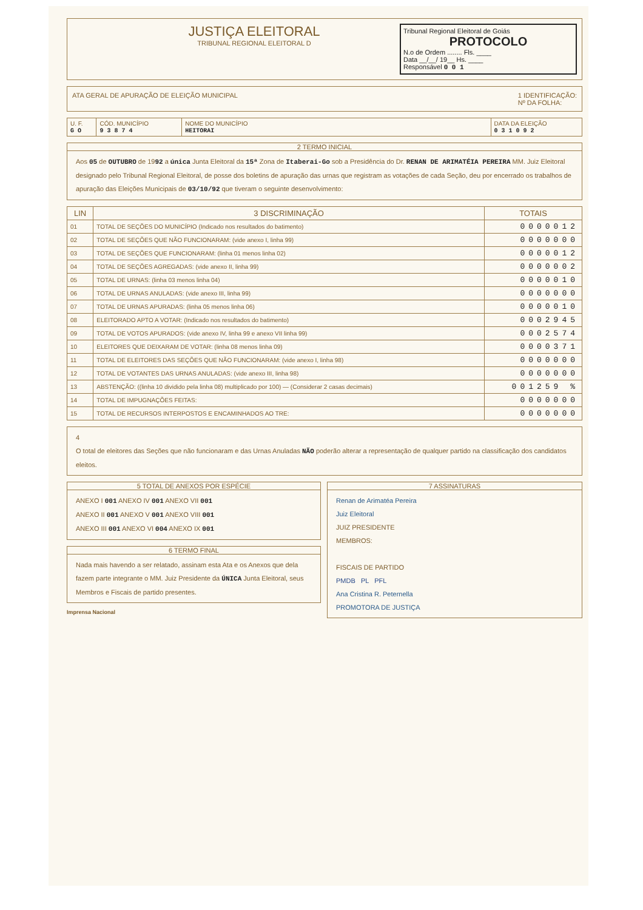JUSTIÇA ELEITORAL
TRIBUNAL REGIONAL ELEITORAL D
Tribunal Regional Eleitoral de Goiás
PROTOCOLO
N.o de Ordem ........ Fls. ____
Data __/__/ 19__ Hs. ____
Responsável 0 0 1
ATA GERAL DE APURAÇÃO DE ELEIÇÃO MUNICIPAL
1 IDENTIFICAÇÃO:
Nº DA FOLHA:
| U. F. G O | CÓD. MUNICÍPIO 9 3 8 7 4 | NOME DO MUNICÍPIO HEITORAI | DATA DA ELEIÇÃO 0 3 1 0 9 2 |
2 TERMO INICIAL
Aos 05 de OUTUBRO de 1992 a única Junta Eleitoral da 15ª Zona de Itaberai-Go sob a Presidência do Dr. RENAN DE ARIMATÉIA PEREIRA MM. Juiz Eleitoral designado pelo Tribunal Regional Eleitoral, de posse dos boletins de apuração das urnas que registram as votações de cada Seção, deu por encerrado os trabalhos de apuração das Eleições Municipais de 03/10/92 que tiveram o seguinte desenvolvimento:
| LIN | 3 DISCRIMINAÇÃO | TOTAIS |
| --- | --- | --- |
| 01 | TOTAL DE SEÇÕES DO MUNICÍPIO (Indicado nos resultados do batimento) | 0000012 |
| 02 | TOTAL DE SEÇÕES QUE NÃO FUNCIONARAM: (vide anexo I, linha 99) | 0000000 |
| 03 | TOTAL DE SEÇÕES QUE FUNCIONARAM: (linha 01 menos linha 02) | 0000012 |
| 04 | TOTAL DE SEÇÕES AGREGADAS: (vide anexo II, linha 99) | 0000002 |
| 05 | TOTAL DE URNAS: (linha 03 menos linha 04) | 0000010 |
| 06 | TOTAL DE URNAS ANULADAS: (vide anexo III, linha 99) | 0000000 |
| 07 | TOTAL DE URNAS APURADAS: (linha 05 menos linha 06) | 0000010 |
| 08 | ELEITORADO APTO A VOTAR: (Indicado nos resultados do batimento) | 0002945 |
| 09 | TOTAL DE VOTOS APURADOS: (vide anexo IV, linha 99 e anexo VII linha 99) | 0002574 |
| 10 | ELEITORES QUE DEIXARAM DE VOTAR: (linha 08 menos linha 09) | 0000371 |
| 11 | TOTAL DE ELEITORES DAS SEÇÕES QUE NÃO FUNCIONARAM: (vide anexo I, linha 98) | 0000000 |
| 12 | TOTAL DE VOTANTES DAS URNAS ANULADAS: (vide anexo III, linha 98) | 0000000 |
| 13 | ABSTENÇÃO: ((linha 10 dividido pela linha 08) multiplicado por 100) — (Considerar 2 casas decimais) | 001259 % |
| 14 | TOTAL DE IMPUGNAÇÕES FEITAS: | 0000000 |
| 15 | TOTAL DE RECURSOS INTERPOSTOS E ENCAMINHADOS AO TRE: | 0000000 |
4
O total de eleitores das Seções que não funcionaram e das Urnas Anuladas NÃO poderão alterar a representação de qualquer partido na classificação dos candidatos eleitos.
5 TOTAL DE ANEXOS POR ESPÉCIE
ANEXO I 001 ANEXO IV 001 ANEXO VII 001
ANEXO II 001 ANEXO V 001 ANEXO VIII 001
ANEXO III 001 ANEXO VI 004 ANEXO IX 001
6 TERMO FINAL
Nada mais havendo a ser relatado, assinam esta Ata e os Anexos que dela fazem parte integrante o MM. Juiz Presidente da ÚNICA Junta Eleitoral, seus Membros e Fiscais de partido presentes.
Imprensa Nacional
7 ASSINATURAS
Renan de Arimatéa Pereira
Juiz Eleitoral
JUIZ PRESIDENTE
MEMBROS:
FISCAIS DE PARTIDO
PMDB PL PFL
Ana Cristina R. Peternella
PROMOTORA DE JUSTIÇA